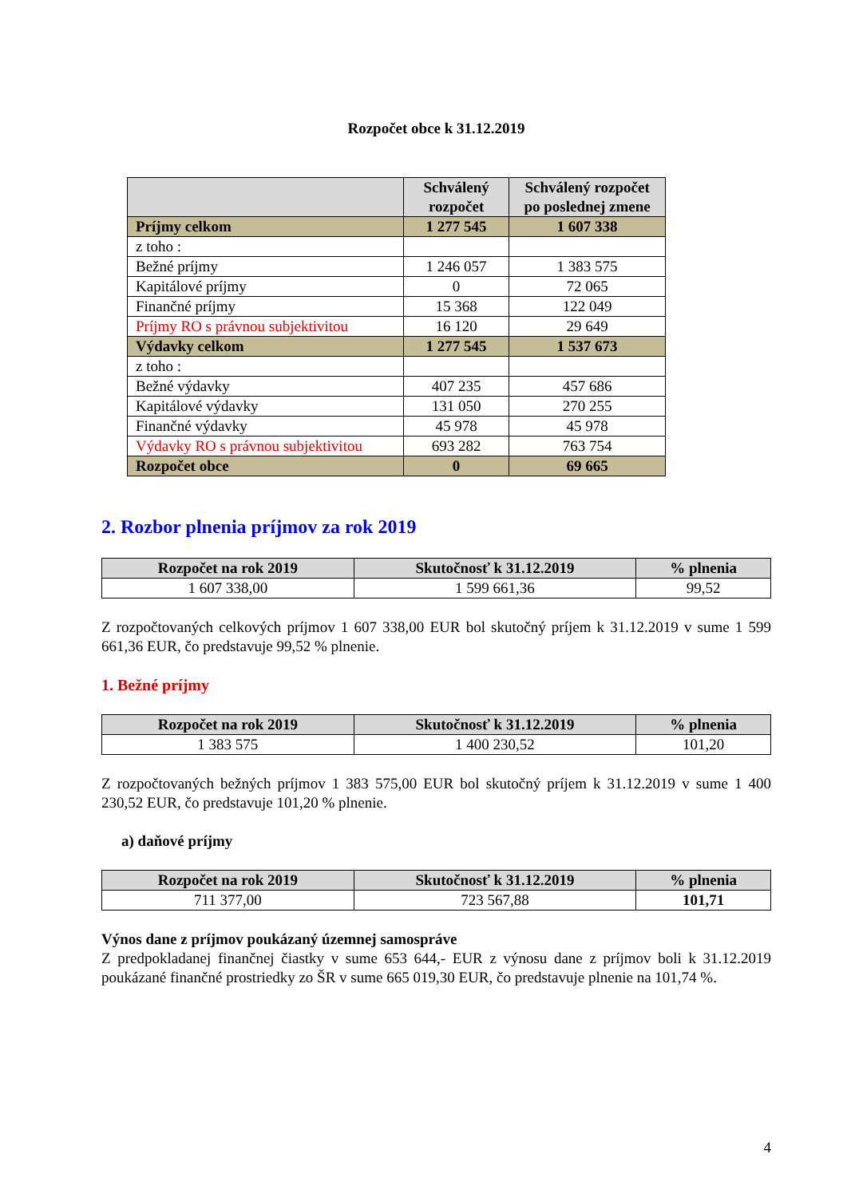Rozpočet obce k 31.12.2019
| | Schválený rozpočet | Schválený rozpočet po poslednej zmene |
| --- | --- | --- |
| Príjmy celkom | 1 277 545 | 1 607 338 |
| z toho : | | |
| Bežné príjmy | 1 246 057 | 1 383 575 |
| Kapitálové príjmy | 0 | 72 065 |
| Finančné príjmy | 15 368 | 122 049 |
| Príjmy RO s právnou subjektivitou | 16 120 | 29 649 |
| Výdavky celkom | 1 277 545 | 1 537 673 |
| z toho : | | |
| Bežné výdavky | 407 235 | 457 686 |
| Kapitálové výdavky | 131 050 | 270 255 |
| Finančné výdavky | 45 978 | 45 978 |
| Výdavky RO s právnou subjektivitou | 693 282 | 763 754 |
| Rozpočet obce | 0 | 69 665 |
2. Rozbor plnenia príjmov za rok 2019
| Rozpočet na rok 2019 | Skutočnosť k 31.12.2019 | % plnenia |
| --- | --- | --- |
| 1 607 338,00 | 1 599 661,36 | 99,52 |
Z rozpočtovaných celkových príjmov 1 607 338,00 EUR bol skutočný príjem k 31.12.2019 v sume 1 599 661,36 EUR, čo predstavuje 99,52 % plnenie.
1. Bežné príjmy
| Rozpočet na rok 2019 | Skutočnosť k 31.12.2019 | % plnenia |
| --- | --- | --- |
| 1 383 575 | 1 400 230,52 | 101,20 |
Z rozpočtovaných bežných príjmov 1 383 575,00 EUR bol skutočný príjem k 31.12.2019 v sume 1 400 230,52 EUR, čo predstavuje 101,20 % plnenie.
a) daňové príjmy
| Rozpočet na rok 2019 | Skutočnosť k 31.12.2019 | % plnenia |
| --- | --- | --- |
| 711 377,00 | 723 567,88 | 101,71 |
Výnos dane z príjmov poukázaný územnej samospráve
Z predpokladanej finančnej čiastky v sume 653 644,- EUR z výnosu dane z príjmov boli k 31.12.2019 poukázané finančné prostriedky zo ŠR v sume 665 019,30 EUR, čo predstavuje plnenie na 101,74 %.
4